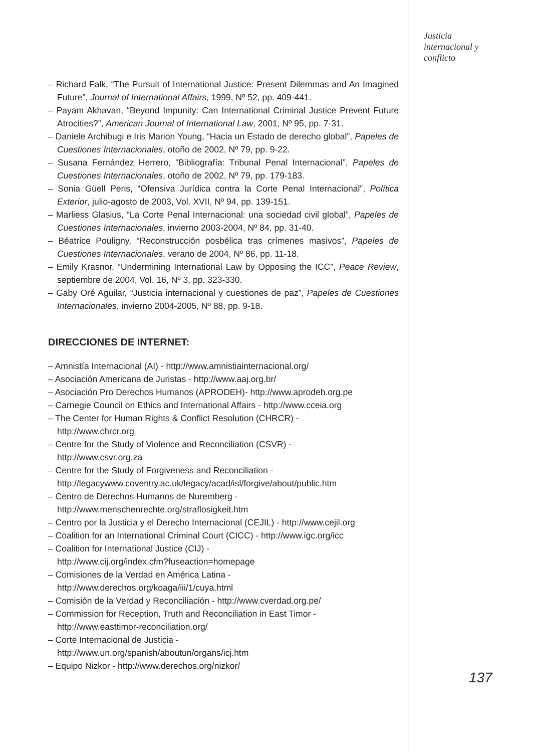– Richard Falk, “The Pursuit of International Justice: Present Dilemmas and An Imagined Future”, Journal of International Affairs, 1999, Nº 52, pp. 409-441.
– Payam Akhavan, “Beyond Impunity: Can International Criminal Justice Prevent Future Atrocities?”, American Journal of International Law, 2001, Nº 95, pp. 7-31.
– Daniele Archibugi e Iris Marion Young, “Hacia un Estado de derecho global”, Papeles de Cuestiones Internacionales, otoño de 2002, Nº 79, pp. 9-22.
– Susana Fernández Herrero, “Bibliografía: Tribunal Penal Internacional”, Papeles de Cuestiones Internacionales, otoño de 2002, Nº 79, pp. 179-183.
– Sonia Güell Peris, “Ofensiva Jurídica contra la Corte Penal Internacional”, Política Exterior, julio-agosto de 2003, Vol. XVII, Nº 94, pp. 139-151.
– Marliess Glasius, “La Corte Penal Internacional: una sociedad civil global”, Papeles de Cuestiones Internacionales, invierno 2003-2004, Nº 84, pp. 31-40.
– Béatrice Pouligny, “Reconstrucción posbélica tras crímenes masivos”, Papeles de Cuestiones Internacionales, verano de 2004, Nº 86, pp. 11-18.
– Emily Krasnor, “Undermining International Law by Opposing the ICC”, Peace Review, septiembre de 2004, Vol. 16, Nº 3, pp. 323-330.
– Gaby Oré Aguilar, “Justicia internacional y cuestiones de paz”, Papeles de Cuestiones Internacionales, invierno 2004-2005, Nº 88, pp. 9-18.
DIRECCIONES DE INTERNET:
– Amnistía Internacional (AI) - http://www.amnistiainternacional.org/
– Asociación Americana de Juristas - http://www.aaj.org.br/
– Asociación Pro Derechos Humanos (APRODEH)- http://www.aprodeh.org.pe
– Carnegie Council on Ethics and International Affairs - http://www.cceia.org
– The Center for Human Rights & Conflict Resolution (CHRCR) -
http://www.chrcr.org
– Centre for the Study of Violence and Reconciliation (CSVR) -
http://www.csvr.org.za
– Centre for the Study of Forgiveness and Reconciliation -
http://legacywww.coventry.ac.uk/legacy/acad/isl/forgive/about/public.htm
– Centro de Derechos Humanos de Nuremberg -
http://www.menschenrechte.org/straflosigkeit.htm
– Centro por la Justicia y el Derecho Internacional (CEJIL) - http://www.cejil.org
– Coalition for an International Criminal Court (CICC) - http://www.igc.org/icc
– Coalition for International Justice (CIJ) -
http://www.cij.org/index.cfm?fuseaction=homepage
– Comisiones de la Verdad en América Latina -
http://www.derechos.org/koaga/iii/1/cuya.html
– Comisión de la Verdad y Reconciliación - http://www.cverdad.org.pe/
– Commission for Reception, Truth and Reconciliation in East Timor -
http://www.easttimor-reconciliation.org/
– Corte Internacional de Justicia -
http://www.un.org/spanish/aboutun/organs/icj.htm
– Equipo Nizkor - http://www.derechos.org/nizkor/
Justicia
internacional y
conflicto
137